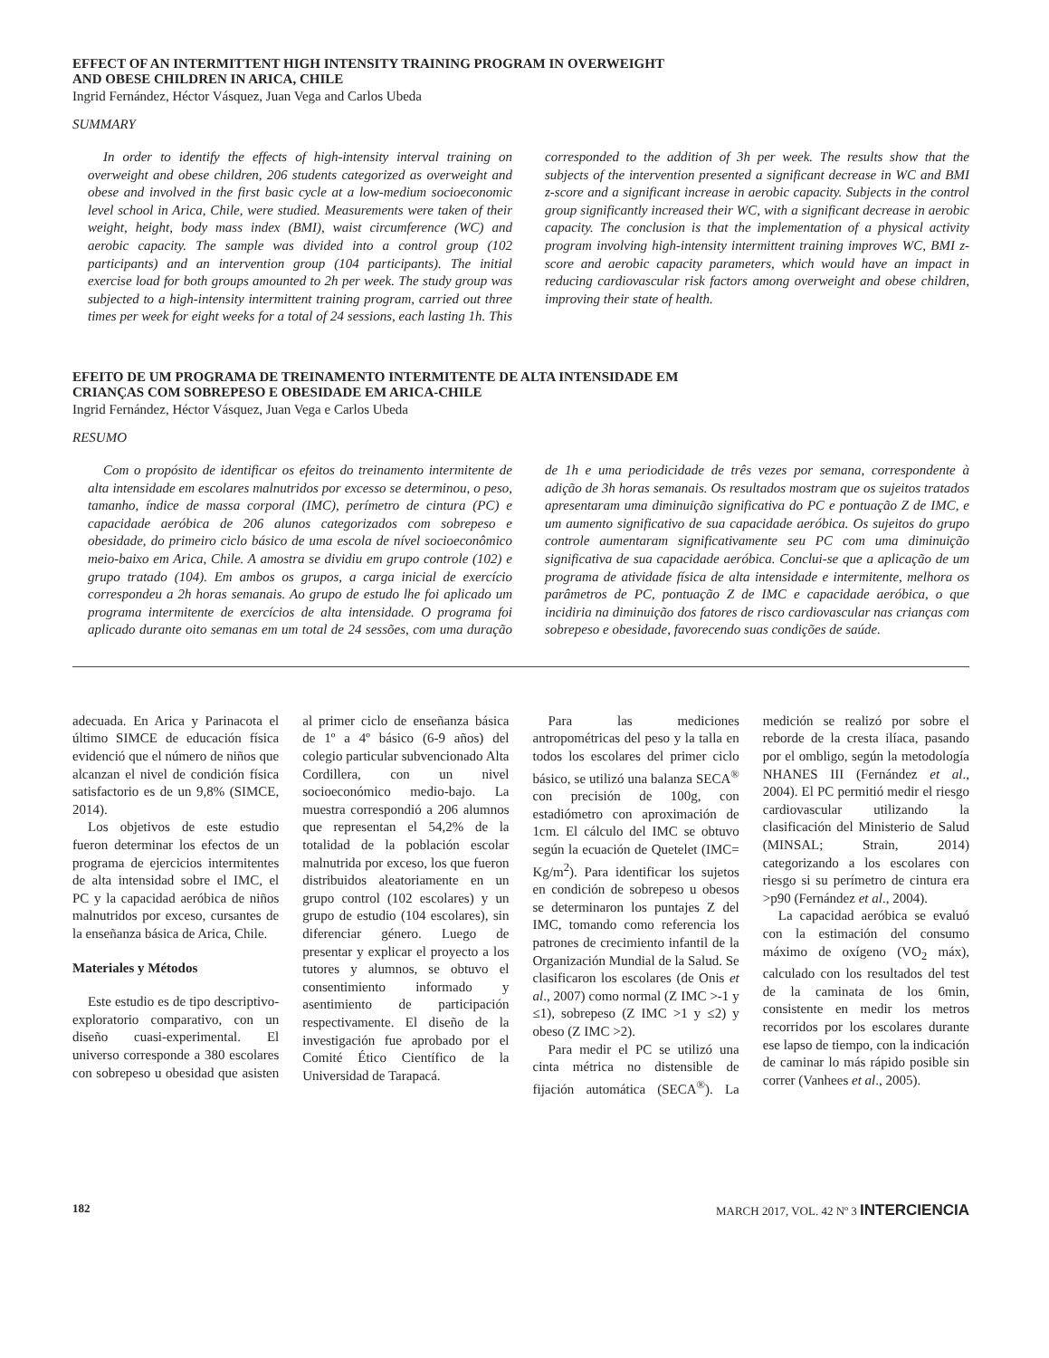EFFECT OF AN INTERMITTENT HIGH INTENSITY TRAINING PROGRAM IN OVERWEIGHT
AND OBESE CHILDREN IN ARICA, CHILE
Ingrid Fernández, Héctor Vásquez, Juan Vega and Carlos Ubeda
SUMMARY
In order to identify the effects of high-intensity interval training on overweight and obese children, 206 students categorized as overweight and obese and involved in the first basic cycle at a low-medium socioeconomic level school in Arica, Chile, were studied. Measurements were taken of their weight, height, body mass index (BMI), waist circumference (WC) and aerobic capacity. The sample was divided into a control group (102 participants) and an intervention group (104 participants). The initial exercise load for both groups amounted to 2h per week. The study group was subjected to a high-intensity intermittent training program, carried out three times per week for eight weeks for a total of 24 sessions, each lasting 1h. This corresponded to the addition of 3h per week. The results show that the subjects of the intervention presented a significant decrease in WC and BMI z-score and a significant increase in aerobic capacity. Subjects in the control group significantly increased their WC, with a significant decrease in aerobic capacity. The conclusion is that the implementation of a physical activity program involving high-intensity intermittent training improves WC, BMI z-score and aerobic capacity parameters, which would have an impact in reducing cardiovascular risk factors among overweight and obese children, improving their state of health.
EFEITO DE UM PROGRAMA DE TREINAMENTO INTERMITENTE DE ALTA INTENSIDADE EM
CRIANÇAS COM SOBREPESO E OBESIDADE EM ARICA-CHILE
Ingrid Fernández, Héctor Vásquez, Juan Vega e Carlos Ubeda
RESUMO
Com o propósito de identificar os efeitos do treinamento intermitente de alta intensidade em escolares malnutridos por excesso se determinou, o peso, tamanho, índice de massa corporal (IMC), perímetro de cintura (PC) e capacidade aeróbica de 206 alunos categorizados com sobrepeso e obesidade, do primeiro ciclo básico de uma escola de nível socioeconômico meio-baixo em Arica, Chile. A amostra se dividiu em grupo controle (102) e grupo tratado (104). Em ambos os grupos, a carga inicial de exercício correspondeu a 2h horas semanais. Ao grupo de estudo lhe foi aplicado um programa intermitente de exercícios de alta intensidade. O programa foi aplicado durante oito semanas em um total de 24 sessões, com uma duração de 1h e uma periodicidade de três vezes por semana, correspondente à adição de 3h horas semanais. Os resultados mostram que os sujeitos tratados apresentaram uma diminuição significativa do PC e pontuação Z de IMC, e um aumento significativo de sua capacidade aeróbica. Os sujeitos do grupo controle aumentaram significativamente seu PC com uma diminuição significativa de sua capacidade aeróbica. Conclui-se que a aplicação de um programa de atividade física de alta intensidade e intermitente, melhora os parâmetros de PC, pontuação Z de IMC e capacidade aeróbica, o que incidiria na diminuição dos fatores de risco cardiovascular nas crianças com sobrepeso e obesidade, favorecendo suas condições de saúde.
adecuada. En Arica y Parinacota el último SIMCE de educación física evidenció que el número de niños que alcanzan el nivel de condición física satisfactorio es de un 9,8% (SIMCE, 2014).
Los objetivos de este estudio fueron determinar los efectos de un programa de ejercicios intermitentes de alta intensidad sobre el IMC, el PC y la capacidad aeróbica de niños malnutridos por exceso, cursantes de la enseñanza básica de Arica, Chile.
Materiales y Métodos
Este estudio es de tipo descriptivo-exploratorio comparativo, con un diseño cuasi-experimental. El universo corresponde a 380 escolares con sobrepeso u obesidad que asisten al primer ciclo de enseñanza básica de 1º a 4º básico (6-9 años) del colegio particular subvencionado Alta Cordillera, con un nivel socioeconómico medio-bajo. La muestra correspondió a 206 alumnos que representan el 54,2% de la totalidad de la población escolar malnutrida por exceso, los que fueron distribuidos aleatoriamente en un grupo control (102 escolares) y un grupo de estudio (104 escolares), sin diferenciar género. Luego de presentar y explicar el proyecto a los tutores y alumnos, se obtuvo el consentimiento informado y asentimiento de participación respectivamente. El diseño de la investigación fue aprobado por el Comité Ético Científico de la Universidad de Tarapacá.
Para las mediciones antropométricas del peso y la talla en todos los escolares del primer ciclo básico, se utilizó una balanza SECA<sup>®</sup> con precisión de 100g, con estadiómetro con aproximación de 1cm. El cálculo del IMC se obtuvo según la ecuación de Quetelet (IMC= Kg/m<sup>2</sup>). Para identificar los sujetos en condición de sobrepeso u obesos se determinaron los puntajes Z del IMC, tomando como referencia los patrones de crecimiento infantil de la Organización Mundial de la Salud. Se clasificaron los escolares (de Onis et al., 2007) como normal (Z IMC >-1 y ≤1), sobrepeso (Z IMC >1 y ≤2) y obeso (Z IMC >2).
Para medir el PC se utilizó una cinta métrica no distensible de fijación automática (SECA<sup>®</sup>). La medición se realizó por sobre el reborde de la cresta ilíaca, pasando por el ombligo, según la metodología NHANES III (Fernández et al., 2004). El PC permitió medir el riesgo cardiovascular utilizando la clasificación del Ministerio de Salud (MINSAL; Strain, 2014) categorizando a los escolares con riesgo si su perímetro de cintura era >p90 (Fernández et al., 2004).
La capacidad aeróbica se evaluó con la estimación del consumo máximo de oxígeno (VO<sub>2</sub> máx), calculado con los resultados del test de la caminata de los 6min, consistente en medir los metros recorridos por los escolares durante ese lapso de tiempo, con la indicación de caminar lo más rápido posible sin correr (Vanhees et al., 2005).
182 MARCH 2017, VOL. 42 Nº 3 INTERCIENCIA